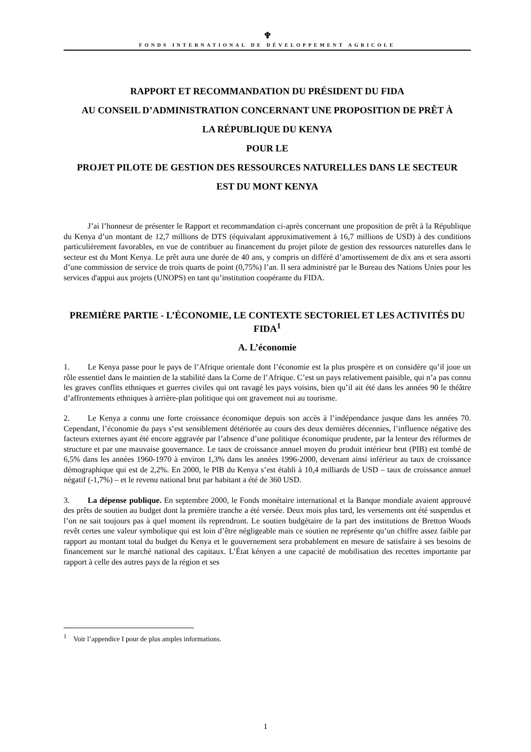♆
FONDS INTERNATIONAL DE DÉVELOPPEMENT AGRICOLE
RAPPORT ET RECOMMANDATION DU PRÉSIDENT DU FIDA
AU CONSEIL D’ADMINISTRATION CONCERNANT UNE PROPOSITION DE PRÊT À
LA RÉPUBLIQUE DU KENYA
POUR LE
PROJET PILOTE DE GESTION DES RESSOURCES NATURELLES DANS LE SECTEUR
EST DU MONT KENYA
J’ai l’honneur de présenter le Rapport et recommandation ci-après concernant une proposition de prêt à la République du Kenya d’un montant de 12,7 millions de DTS (équivalant approximativement à 16,7 millions de USD) à des conditions particulièrement favorables, en vue de contribuer au financement du projet pilote de gestion des ressources naturelles dans le secteur est du Mont Kenya. Le prêt aura une durée de 40 ans, y compris un différé d’amortissement de dix ans et sera assorti d’une commission de service de trois quarts de point (0,75%) l’an. Il sera administré par le Bureau des Nations Unies pour les services d'appui aux projets (UNOPS) en tant qu’institution coopérante du FIDA.
PREMIÈRE PARTIE - L’ÉCONOMIE, LE CONTEXTE SECTORIEL ET LES ACTIVITÉS DU FIDA<sup>1</sup>
A. L’économie
1. Le Kenya passe pour le pays de l’Afrique orientale dont l’économie est la plus prospère et on considère qu’il joue un rôle essentiel dans le maintien de la stabilité dans la Corne de l’Afrique. C’est un pays relativement paisible, qui n’a pas connu les graves conflits ethniques et guerres civiles qui ont ravagé les pays voisins, bien qu’il ait été dans les années 90 le théâtre d’affrontements ethniques à arrière-plan politique qui ont gravement nui au tourisme.
2. Le Kenya a connu une forte croissance économique depuis son accès à l’indépendance jusque dans les années 70. Cependant, l’économie du pays s’est sensiblement détériorée au cours des deux dernières décennies, l’influence négative des facteurs externes ayant été encore aggravée par l’absence d’une politique économique prudente, par la lenteur des réformes de structure et par une mauvaise gouvernance. Le taux de croissance annuel moyen du produit intérieur brut (PIB) est tombé de 6,5% dans les années 1960-1970 à environ 1,3% dans les années 1996-2000, devenant ainsi inférieur au taux de croissance démographique qui est de 2,2%. En 2000, le PIB du Kenya s’est établi à 10,4 milliards de USD – taux de croissance annuel négatif (-1,7%) – et le revenu national brut par habitant a été de 360 USD.
3. La dépense publique. En septembre 2000, le Fonds monétaire international et la Banque mondiale avaient approuvé des prêts de soutien au budget dont la première tranche a été versée. Deux mois plus tard, les versements ont été suspendus et l’on ne sait toujours pas à quel moment ils reprendront. Le soutien budgétaire de la part des institutions de Bretton Woods revêt certes une valeur symbolique qui est loin d’être négligeable mais ce soutien ne représente qu’un chiffre assez faible par rapport au montant total du budget du Kenya et le gouvernement sera probablement en mesure de satisfaire à ses besoins de financement sur le marché national des capitaux. L’État kényen a une capacité de mobilisation des recettes importante par rapport à celle des autres pays de la région et ses
<sup>1</sup> Voir l’appendice I pour de plus amples informations.
1